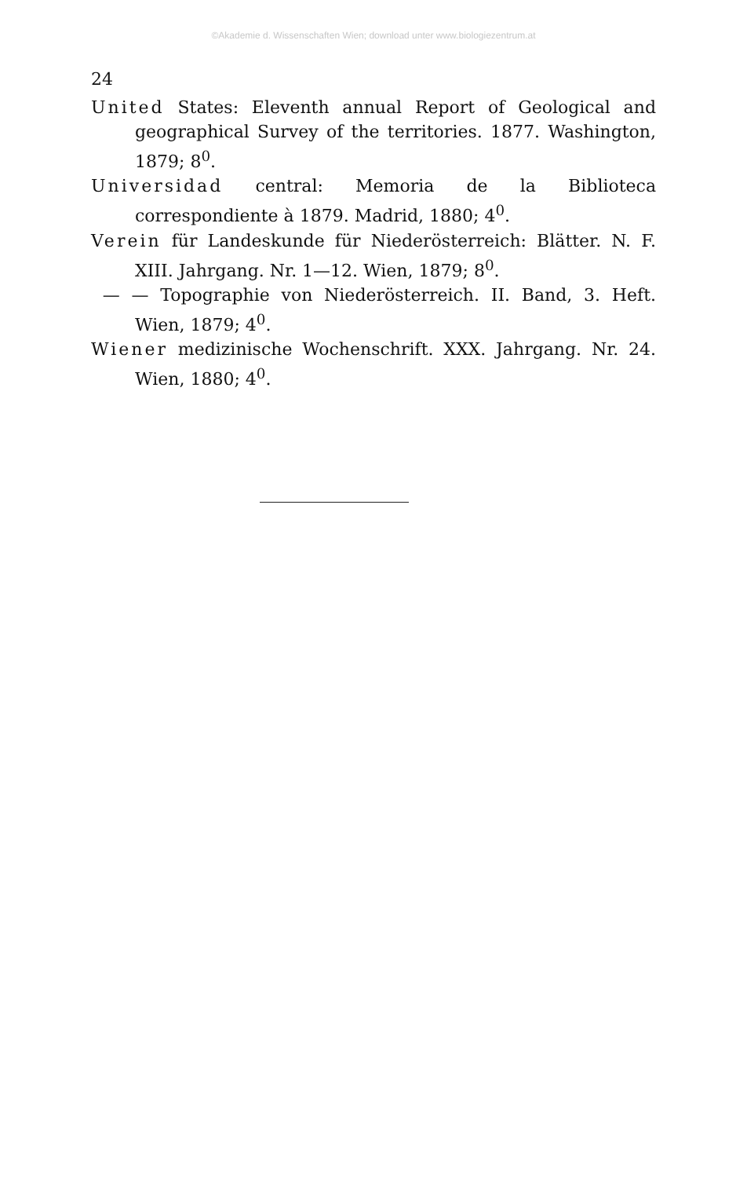©Akademie d. Wissenschaften Wien; download unter www.biologiezentrum.at
24
United States: Eleventh annual Report of Geological and geographical Survey of the territories. 1877. Washington, 1879; 8<sup>0</sup>.
Universidad central: Memoria de la Biblioteca correspondiente à 1879. Madrid, 1880; 4<sup>0</sup>.
Verein für Landeskunde für Niederösterreich: Blätter. N. F. XIII. Jahrgang. Nr. 1—12. Wien, 1879; 8<sup>0</sup>.
— — Topographie von Niederösterreich. II. Band, 3. Heft. Wien, 1879; 4<sup>0</sup>.
Wiener medizinische Wochenschrift. XXX. Jahrgang. Nr. 24. Wien, 1880; 4<sup>0</sup>.